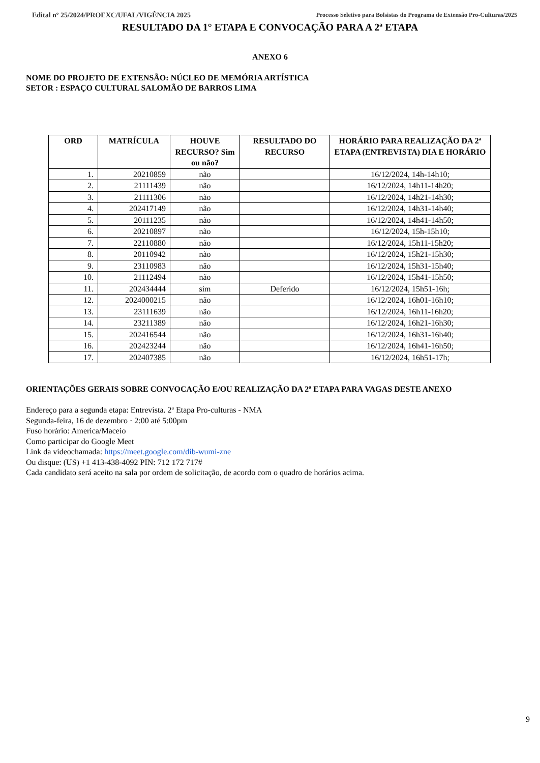Edital nº 25/2024/PROEXC/UFAL/VIGÊNCIA 2025 Processo Seletivo para Bolsistas do Programa de Extensão Pro-Culturas/2025
RESULTADO DA 1° ETAPA E CONVOCAÇÃO PARA A 2ª ETAPA
ANEXO 6
NOME DO PROJETO DE EXTENSÃO: NÚCLEO DE MEMÓRIA ARTÍSTICA
SETOR : ESPAÇO CULTURAL SALOMÃO DE BARROS LIMA
| ORD | MATRÍCULA | HOUVE RECURSO? Sim ou não? | RESULTADO DO RECURSO | HORÁRIO PARA REALIZAÇÃO DA 2ª ETAPA (ENTREVISTA) DIA E HORÁRIO |
| --- | --- | --- | --- | --- |
| 1. | 20210859 | não | | 16/12/2024, 14h-14h10; |
| 2. | 21111439 | não | | 16/12/2024, 14h11-14h20; |
| 3. | 21111306 | não | | 16/12/2024, 14h21-14h30; |
| 4. | 202417149 | não | | 16/12/2024, 14h31-14h40; |
| 5. | 20111235 | não | | 16/12/2024, 14h41-14h50; |
| 6. | 20210897 | não | | 16/12/2024, 15h-15h10; |
| 7. | 22110880 | não | | 16/12/2024, 15h11-15h20; |
| 8. | 20110942 | não | | 16/12/2024, 15h21-15h30; |
| 9. | 23110983 | não | | 16/12/2024, 15h31-15h40; |
| 10. | 21112494 | não | | 16/12/2024, 15h41-15h50; |
| 11. | 202434444 | sim | Deferido | 16/12/2024, 15h51-16h; |
| 12. | 2024000215 | não | | 16/12/2024, 16h01-16h10; |
| 13. | 23111639 | não | | 16/12/2024, 16h11-16h20; |
| 14. | 23211389 | não | | 16/12/2024, 16h21-16h30; |
| 15. | 202416544 | não | | 16/12/2024, 16h31-16h40; |
| 16. | 202423244 | não | | 16/12/2024, 16h41-16h50; |
| 17. | 202407385 | não | | 16/12/2024, 16h51-17h; |
ORIENTAÇÕES GERAIS SOBRE CONVOCAÇÃO E/OU REALIZAÇÃO DA 2ª ETAPA PARA VAGAS DESTE ANEXO
Endereço para a segunda etapa: Entrevista. 2ª Etapa Pro-culturas - NMA
Segunda-feira, 16 de dezembro · 2:00 até 5:00pm
Fuso horário: America/Maceio
Como participar do Google Meet
Link da videochamada: https://meet.google.com/dib-wumi-zne
Ou disque: (US) +1 413-438-4092 PIN: 712 172 717#
Cada candidato será aceito na sala por ordem de solicitação, de acordo com o quadro de horários acima.
9